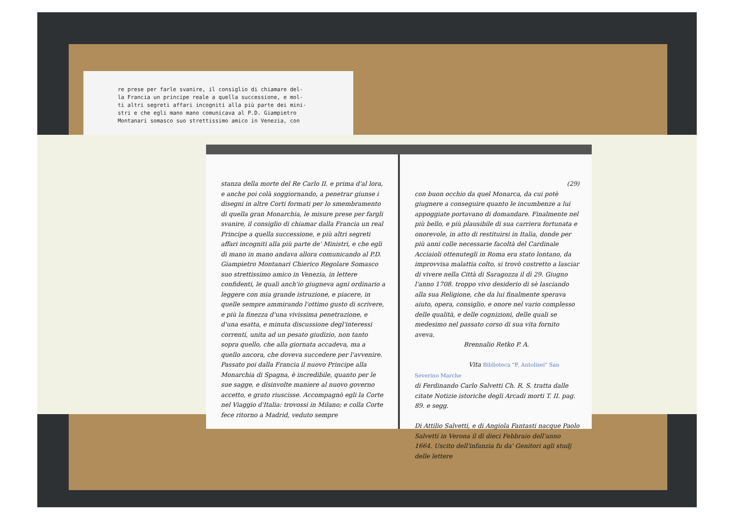re prese per farle svanire, il consiglio di chiamare del-
la Francia un principe reale a quella successione, e mol-
ti altri segreti affari incogniti alla più parte dei mini-
stri e che egli mano mano comunicava al P.D. Giampietro
Montanari somasco suo strettissimo amico in Venezia, con
stanza della morte del Re Carlo II. e prima d'al lora, e anche poi colà soggiornando, a penetrar giunse i disegni in altre Corti formati per lo smembramento di quella gran Monarchia, le misure prese per fargli svanire, il consiglio di chiamar dalla Francia un real Principe a quella successione, e più altri segreti affari incogniti alla più parte de' Ministri, e che egli di mano in mano andava allora comunicando al P.D. Giampietro Montanari Chierico Regolare Somasco suo strettissimo amico in Venezia, in lettere confidenti, le quali anch'io giugneva agni ordinario a leggere con mia grande istruzione, e piacere, in quelle sempre ammirando l'ottimo gusto di scrivere, e più la finezza d'una vivissima penetrazione, e d'una esatta, e minuta discussione degl'interessi correnti, unita ad un pesato giudizio, non tanto sopra quello, che alla giornata accadeva, ma a quello ancora, che doveva succedere per l'avvenire. Passato poi dalla Francia il nuovo Principe alla Monarchia di Spagna, è incredibile, quanto per le sue sagge, e disinvolte maniere al nuovo governo accetto, e grato riuscisse. Accompagnò egli la Corte nel Viaggio d'Italia: trovossi in Milano; e colla Corte fece ritorno a Madrid, veduto sempre
(29)
con buon occhio da quel Monarca, da cui potè giugnere a conseguire quanto le incumbenze a lui appoggiate portavano di domandare. Finalmente nel più bello, e più plausibile di sua carriera fortunata e onorevole, in atto di restituirsi in Italia, donde per più anni colle necessarie facoltà del Cardinale Acciaioli ottenutegli in Roma era stato lontano, da improvvisa malattia colto, si trovò costretto a lasciar di vivere nella Città di Saragozza il dì 29. Giugno l'anno 1708. troppo vivo desiderio di sè lasciando alla sua Religione, che da lui finalmente sperava aiuto, opera, consiglio, e onore nel vario complesso delle qualità, e delle cognizioni, delle quali se medesimo nel passato corso di sua vita fornito aveva.
Brennalio Retko P. A.
Vita Biblioteca "F. Antolisei" San Severino Marche
di Ferdinando Carlo Salvetti Ch. R. S. tratta dalle citate Notizie istoriche degli Arcadi morti T. II. pag. 89. e segg.
Di Attilio Salvetti, e di Angiola Fantasti nacque Paolo Salvetti in Verona il dì dieci Febbraio dell'anno 1664. Uscito dell'infanzia fu da' Genitori agli studj delle lettere